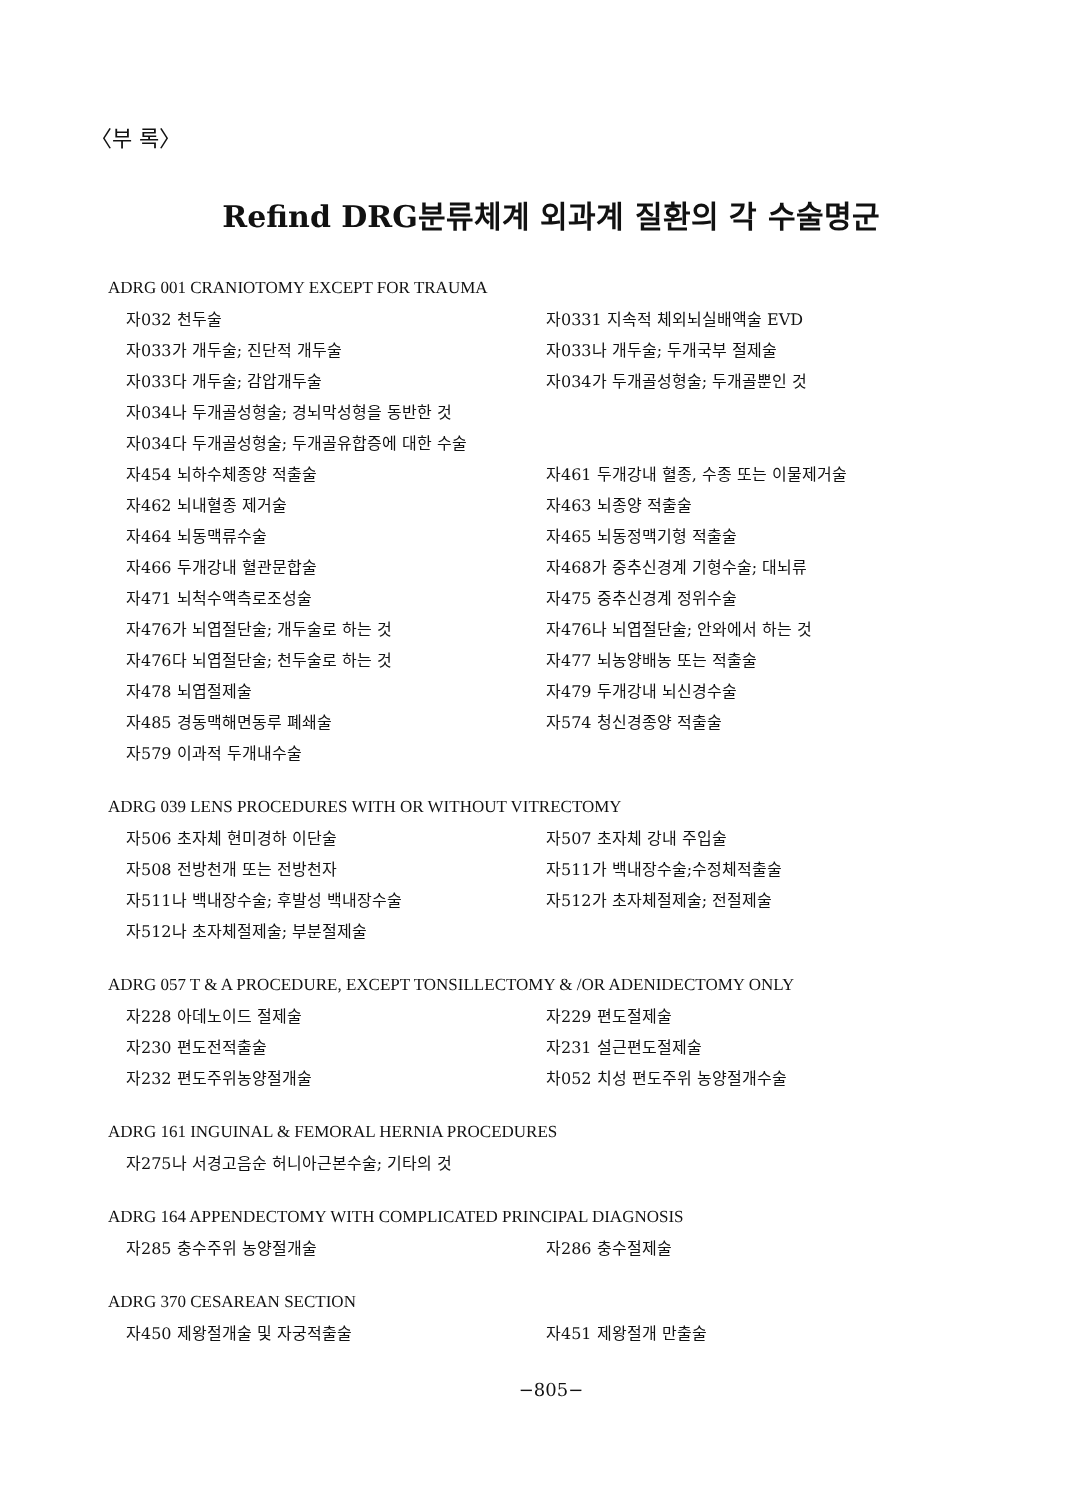〈부 록〉
Refind DRG분류체계 외과계 질환의 각 수술명군
ADRG 001 CRANIOTOMY EXCEPT FOR TRAUMA
자032 천두술
자0331 지속적 체외뇌실배액술 EVD
자033가 개두술; 진단적 개두술
자033나 개두술; 두개국부 절제술
자033다 개두술; 감압개두술
자034가 두개골성형술; 두개골뿐인 것
자034나 두개골성형술; 경뇌막성형을 동반한 것
자034다 두개골성형술; 두개골유합증에 대한 수술
자454 뇌하수체종양 적출술
자461 두개강내 혈종, 수종 또는 이물제거술
자462 뇌내혈종 제거술
자463 뇌종양 적출술
자464 뇌동맥류수술
자465 뇌동정맥기형 적출술
자466 두개강내 혈관문합술
자468가 중추신경계 기형수술; 대뇌류
자471 뇌척수액측로조성술
자475 중추신경계 정위수술
자476가 뇌엽절단술; 개두술로 하는 것
자476나 뇌엽절단술; 안와에서 하는 것
자476다 뇌엽절단술; 천두술로 하는 것
자477 뇌농양배농 또는 적출술
자478 뇌엽절제술
자479 두개강내 뇌신경수술
자485 경동맥해면동루 폐쇄술
자574 청신경종양 적출술
자579 이과적 두개내수술
ADRG 039 LENS PROCEDURES WITH OR WITHOUT VITRECTOMY
자506 초자체 현미경하 이단술
자507 초자체 강내 주입술
자508 전방천개 또는 전방천자
자511가 백내장수술;수정체적출술
자511나 백내장수술; 후발성 백내장수술
자512가 초자체절제술; 전절제술
자512나 초자체절제술; 부분절제술
ADRG 057 T & A PROCEDURE, EXCEPT TONSILLECTOMY & /OR ADENIDECTOMY ONLY
자228 아데노이드 절제술
자229 편도절제술
자230 편도전적출술
자231 설근편도절제술
자232 편도주위농양절개술
차052 치성 편도주위 농양절개수술
ADRG 161 INGUINAL & FEMORAL HERNIA PROCEDURES
자275나 서경고음순 허니아근본수술; 기타의 것
ADRG 164 APPENDECTOMY WITH COMPLICATED PRINCIPAL DIAGNOSIS
자285 충수주위 농양절개술
자286 충수절제술
ADRG 370 CESAREAN SECTION
자450 제왕절개술 및 자궁적출술
자451 제왕절개 만출술
−805−